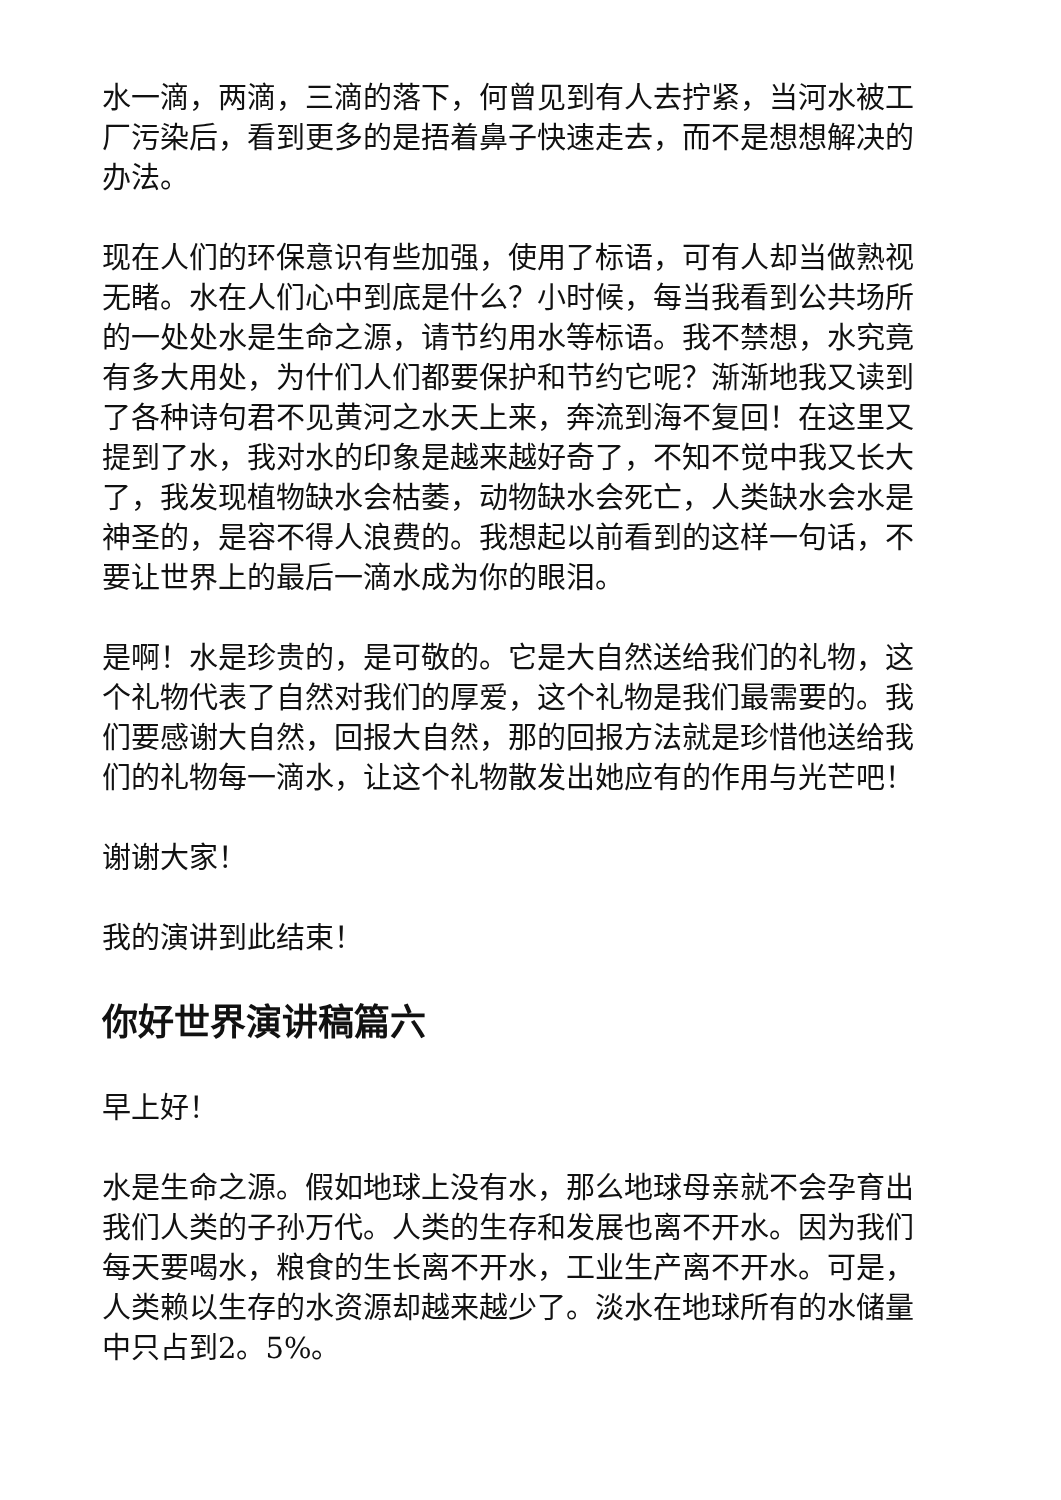水一滴，两滴，三滴的落下，何曾见到有人去拧紧，当河水被工厂污染后，看到更多的是捂着鼻子快速走去，而不是想想解决的办法。
现在人们的环保意识有些加强，使用了标语，可有人却当做熟视无睹。水在人们心中到底是什么？小时候，每当我看到公共场所的一处处水是生命之源，请节约用水等标语。我不禁想，水究竟有多大用处，为什们人们都要保护和节约它呢？渐渐地我又读到了各种诗句君不见黄河之水天上来，奔流到海不复回！在这里又提到了水，我对水的印象是越来越好奇了，不知不觉中我又长大了，我发现植物缺水会枯萎，动物缺水会死亡，人类缺水会水是神圣的，是容不得人浪费的。我想起以前看到的这样一句话，不要让世界上的最后一滴水成为你的眼泪。
是啊！水是珍贵的，是可敬的。它是大自然送给我们的礼物，这个礼物代表了自然对我们的厚爱，这个礼物是我们最需要的。我们要感谢大自然，回报大自然，那的回报方法就是珍惜他送给我们的礼物每一滴水，让这个礼物散发出她应有的作用与光芒吧！
谢谢大家！
我的演讲到此结束！
你好世界演讲稿篇六
早上好！
水是生命之源。假如地球上没有水，那么地球母亲就不会孕育出我们人类的子孙万代。人类的生存和发展也离不开水。因为我们每天要喝水，粮食的生长离不开水，工业生产离不开水。可是，人类赖以生存的水资源却越来越少了。淡水在地球所有的水储量中只占到2。5%。